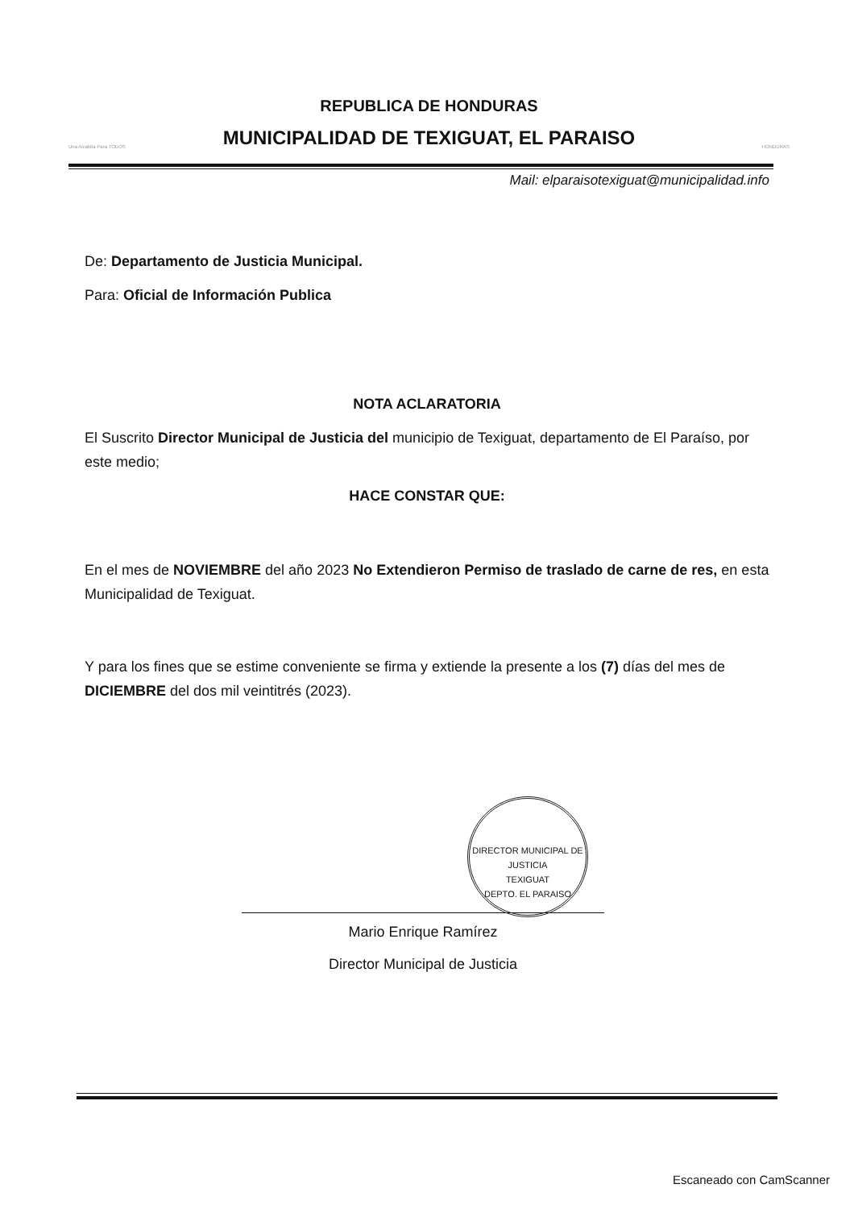Una Alcaldía Para TODOS
REPUBLICA DE HONDURAS
MUNICIPALIDAD DE TEXIGUAT, EL PARAISO
HONDURAS
Mail: elparaisotexiguat@municipalidad.info
De: Departamento de Justicia Municipal.
Para: Oficial de Información Publica
NOTA ACLARATORIA
El Suscrito Director Municipal de Justicia del municipio de Texiguat, departamento de El Paraíso, por este medio;
HACE CONSTAR QUE:
En el mes de NOVIEMBRE del año 2023 No Extendieron Permiso de traslado de carne de res, en esta Municipalidad de Texiguat.
Y para los fines que se estime conveniente se firma y extiende la presente a los (7) días del mes de DICIEMBRE del dos mil veintitrés (2023).
DIRECTOR MUNICIPAL DE JUSTICIA
TEXIGUAT
DEPTO. EL PARAISO
Mario Enrique Ramírez
Director Municipal de Justicia
Escaneado con CamScanner